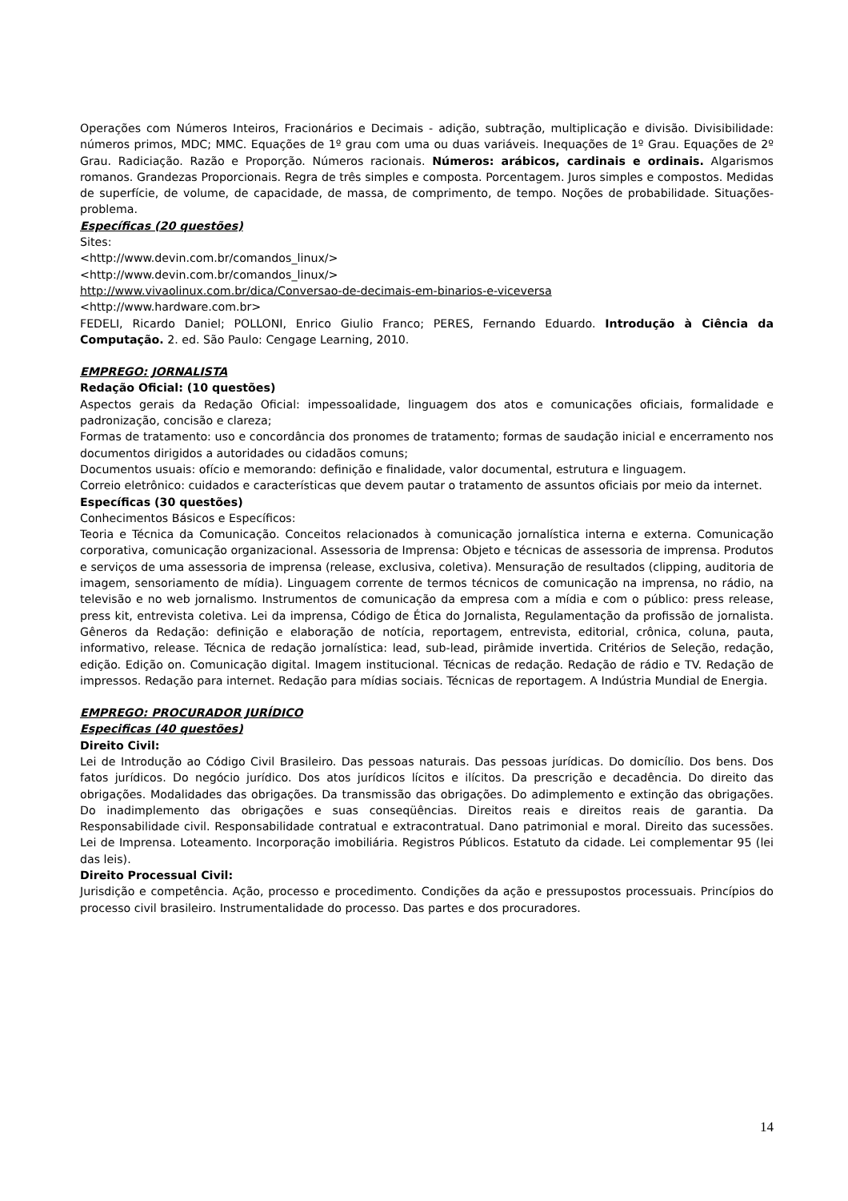Operações com Números Inteiros, Fracionários e Decimais - adição, subtração, multiplicação e divisão. Divisibilidade: números primos, MDC; MMC. Equações de 1º grau com uma ou duas variáveis. Inequações de 1º Grau. Equações de 2º Grau. Radiciação. Razão e Proporção. Números racionais. Números: arábicos, cardinais e ordinais. Algarismos romanos. Grandezas Proporcionais. Regra de três simples e composta. Porcentagem. Juros simples e compostos. Medidas de superfície, de volume, de capacidade, de massa, de comprimento, de tempo. Noções de probabilidade. Situações-problema.
Específicas (20 questões)
Sites:
<http://www.devin.com.br/comandos_linux/>
<http://www.devin.com.br/comandos_linux/>
http://www.vivaolinux.com.br/dica/Conversao-de-decimais-em-binarios-e-viceversa
<http://www.hardware.com.br>
FEDELI, Ricardo Daniel; POLLONI, Enrico Giulio Franco; PERES, Fernando Eduardo. Introdução à Ciência da Computação. 2. ed. São Paulo: Cengage Learning, 2010.
EMPREGO: JORNALISTA
Redação Oficial: (10 questões)
Aspectos gerais da Redação Oficial: impessoalidade, linguagem dos atos e comunicações oficiais, formalidade e padronização, concisão e clareza;
Formas de tratamento: uso e concordância dos pronomes de tratamento; formas de saudação inicial e encerramento nos documentos dirigidos a autoridades ou cidadãos comuns;
Documentos usuais: ofício e memorando: definição e finalidade, valor documental, estrutura e linguagem.
Correio eletrônico: cuidados e características que devem pautar o tratamento de assuntos oficiais por meio da internet.
Específicas (30 questões)
Conhecimentos Básicos e Específicos:
Teoria e Técnica da Comunicação. Conceitos relacionados à comunicação jornalística interna e externa. Comunicação corporativa, comunicação organizacional. Assessoria de Imprensa: Objeto e técnicas de assessoria de imprensa. Produtos e serviços de uma assessoria de imprensa (release, exclusiva, coletiva). Mensuração de resultados (clipping, auditoria de imagem, sensoriamento de mídia). Linguagem corrente de termos técnicos de comunicação na imprensa, no rádio, na televisão e no web jornalismo. Instrumentos de comunicação da empresa com a mídia e com o público: press release, press kit, entrevista coletiva. Lei da imprensa, Código de Ética do Jornalista, Regulamentação da profissão de jornalista. Gêneros da Redação: definição e elaboração de notícia, reportagem, entrevista, editorial, crônica, coluna, pauta, informativo, release. Técnica de redação jornalística: lead, sub-lead, pirâmide invertida. Critérios de Seleção, redação, edição. Edição on. Comunicação digital. Imagem institucional. Técnicas de redação. Redação de rádio e TV. Redação de impressos. Redação para internet. Redação para mídias sociais. Técnicas de reportagem. A Indústria Mundial de Energia.
EMPREGO: PROCURADOR JURÍDICO
Especificas (40 questões)
Direito Civil:
Lei de Introdução ao Código Civil Brasileiro. Das pessoas naturais. Das pessoas jurídicas. Do domicílio. Dos bens. Dos fatos jurídicos. Do negócio jurídico. Dos atos jurídicos lícitos e ilícitos. Da prescrição e decadência. Do direito das obrigações. Modalidades das obrigações. Da transmissão das obrigações. Do adimplemento e extinção das obrigações. Do inadimplemento das obrigações e suas conseqüências. Direitos reais e direitos reais de garantia. Da Responsabilidade civil. Responsabilidade contratual e extracontratual. Dano patrimonial e moral. Direito das sucessões. Lei de Imprensa. Loteamento. Incorporação imobiliária. Registros Públicos. Estatuto da cidade. Lei complementar 95 (lei das leis).
Direito Processual Civil:
Jurisdição e competência. Ação, processo e procedimento. Condições da ação e pressupostos processuais. Princípios do processo civil brasileiro. Instrumentalidade do processo. Das partes e dos procuradores.
14